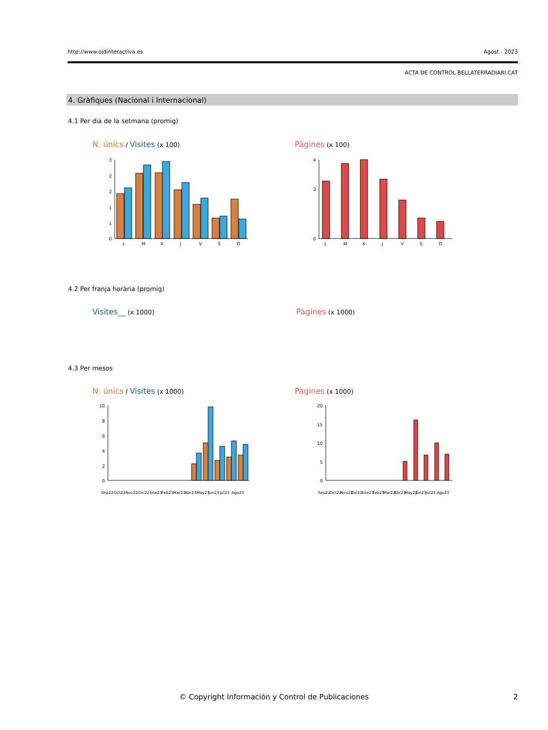http://www.ojdinteractiva.es Agost - 2023
ACTA DE CONTROL BELLATERRADIARI.CAT
4. Gràfiques (Nacional i Internacional)
4.1 Per dia de la setmana (promig)
N. únics / Visites (x 100) Pàgines (x 100)
3
2
2
1
1
0
L
M
X
J
V
S
D
4
3
0
L
M
X
J
V
S
D
4.2 Per franja horària (promig)
Visites__ (x 1000) Pàgines (x 1000)
4.3 Per mesos
N. únics / Visites (x 1000) Pàgines (x 1000)
10
8
6
4
2
0
Sep22 Oct22 Nov22 Dic22 Ene23 Feb23 Mar23 Abr23 May23 Jun23 Jul23 Ago23
20
15
10
5
0
Sep22 Oct22 Nov22 Dic22 Ene23 Feb23 Mar23 Abr23 May23 Jun23 Jul23 Ago23
© Copyright Información y Control de Publicaciones 2